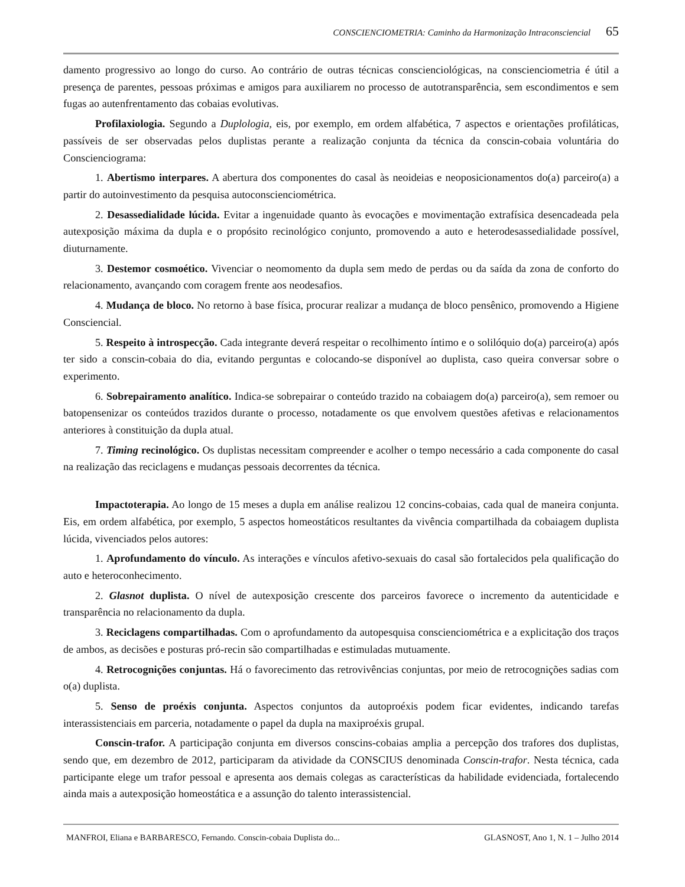CONSCIENCIOMETRIA: Caminho da Harmonização Intraconsciencial 65
damento progressivo ao longo do curso. Ao contrário de outras técnicas conscienciológicas, na consciencio­metria é útil a presença de parentes, pessoas próximas e amigos para auxiliarem no processo de autotransparência, sem escondimentos e sem fugas ao autenfrentamento das cobaias evolutivas.
Profilaxiologia. Segundo a Duplologia, eis, por exemplo, em ordem alfabética, 7 aspectos e orientações profiláticas, passíveis de ser observadas pelos duplistas perante a realização conjunta da técnica da conscin-cobaia voluntária do Conscienciograma:
1. Abertismo interpares. A abertura dos componentes do casal às neoideias e neoposicionamentos do(a) parceiro(a) a partir do autoinvestimento da pesquisa autoconscienciométrica.
2. Desassedialidade lúcida. Evitar a ingenuidade quanto às evocações e movimentação extrafísica desencadeada pela autexposição máxima da dupla e o propósito recinológico conjunto, promovendo a auto e heterodesassedialidade possível, diuturnamente.
3. Destemor cosmoético. Vivenciar o neomomento da dupla sem medo de perdas ou da saída da zona de conforto do relacionamento, avançando com coragem frente aos neodesafios.
4. Mudança de bloco. No retorno à base física, procurar realizar a mudança de bloco pensênico, promovendo a Higiene Consciencial.
5. Respeito à introspecção. Cada integrante deverá respeitar o recolhimento íntimo e o solilóquio do(a) parceiro(a) após ter sido a conscin-cobaia do dia, evitando perguntas e colocando-se disponível ao duplista, caso queira conversar sobre o experimento.
6. Sobrepairamento analítico. Indica-se sobrepairar o conteúdo trazido na cobaiagem do(a) parceiro(a), sem remoer ou batopensenizar os conteúdos trazidos durante o processo, notadamente os que envolvem questões afetivas e relacionamentos anteriores à constituição da dupla atual.
7. Timing recinológico. Os duplistas necessitam compreender e acolher o tempo necessário a cada componente do casal na realização das reciclagens e mudanças pessoais decorrentes da técnica.
Impactoterapia. Ao longo de 15 meses a dupla em análise realizou 12 concins-cobaias, cada qual de maneira conjunta. Eis, em ordem alfabética, por exemplo, 5 aspectos homeostáticos resultantes da vivência compartilhada da cobaiagem duplista lúcida, vivenciados pelos autores:
1. Aprofundamento do vínculo. As interações e vínculos afetivo-sexuais do casal são fortalecidos pela qualificação do auto e heteroconhecimento.
2. Glasnot duplista. O nível de autexposição crescente dos parceiros favorece o incremento da autenticidade e transparência no relacionamento da dupla.
3. Reciclagens compartilhadas. Com o aprofundamento da autopesquisa conscienciométrica e a explicitação dos traços de ambos, as decisões e posturas pró-recin são compartilhadas e estimuladas mutuamente.
4. Retrocognições conjuntas. Há o favorecimento das retrovivências conjuntas, por meio de retrocognições sadias com o(a) duplista.
5. Senso de proéxis conjunta. Aspectos conjuntos da autoproéxis podem ficar evidentes, indicando tarefas interassistenciais em parceria, notadamente o papel da dupla na maxiproéxis grupal.
Conscin-trafor. A participação conjunta em diversos conscins-cobaias amplia a percepção dos trafores dos duplistas, sendo que, em dezembro de 2012, participaram da atividade da CONSCIUS denominada Conscin-trafor. Nesta técnica, cada participante elege um trafor pessoal e apresenta aos demais colegas as características da habilidade evidenciada, fortalecendo ainda mais a autexposição homeostática e a assunção do talento interassistencial.
MANFROI, Eliana e BARBARESCO, Fernando. Conscin-cobaia Duplista do... GLASNOST, Ano 1, N. 1 – Julho 2014